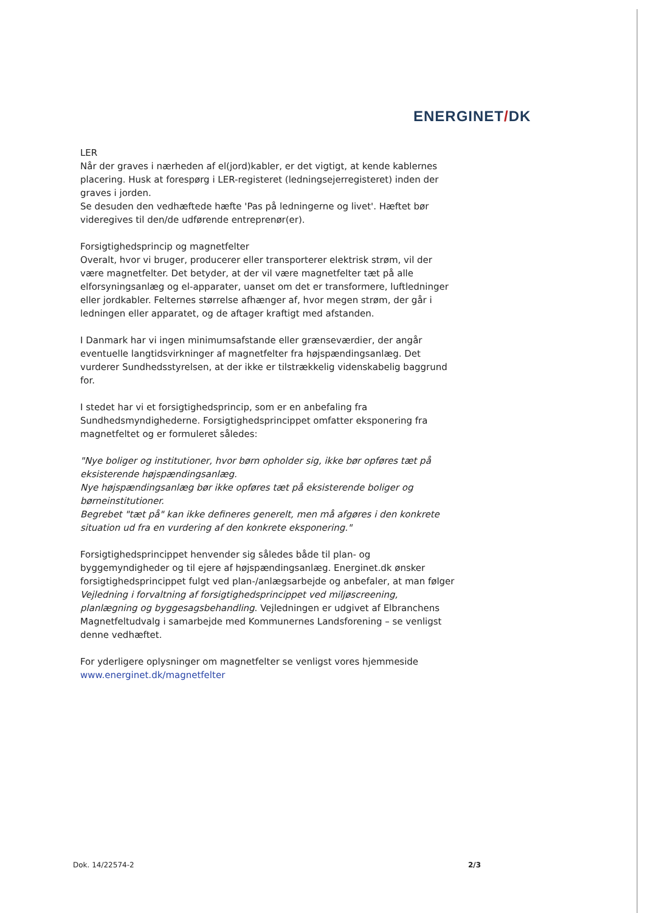ENERGINET/DK
LER
Når der graves i nærheden af el(jord)kabler, er det vigtigt, at kende kablernes placering. Husk at forespørg i LER-registeret (ledningsejerregisteret) inden der graves i jorden.
Se desuden den vedhæftede hæfte 'Pas på ledningerne og livet'. Hæftet bør videregives til den/de udførende entreprenør(er).
Forsigtighedsprincip og magnetfelter
Overalt, hvor vi bruger, producerer eller transporterer elektrisk strøm, vil der være magnetfelter. Det betyder, at der vil være magnetfelter tæt på alle elforsyningsanlæg og el-apparater, uanset om det er transformere, luftledninger eller jordkabler. Felternes størrelse afhænger af, hvor megen strøm, der går i ledningen eller apparatet, og de aftager kraftigt med afstanden.
I Danmark har vi ingen minimumsafstande eller grænseværdier, der angår eventuelle langtidsvirkninger af magnetfelter fra højspændingsanlæg. Det vurderer Sundhedsstyrelsen, at der ikke er tilstrækkelig videnskabelig baggrund for.
I stedet har vi et forsigtighedsprincip, som er en anbefaling fra Sundhedsmyndighederne. Forsigtighedsprincippet omfatter eksponering fra magnetfeltet og er formuleret således:
"Nye boliger og institutioner, hvor børn opholder sig, ikke bør opføres tæt på eksisterende højspændingsanlæg.
Nye højspændingsanlæg bør ikke opføres tæt på eksisterende boliger og børneinstitutioner.
Begrebet "tæt på" kan ikke defineres generelt, men må afgøres i den konkrete situation ud fra en vurdering af den konkrete eksponering."
Forsigtighedsprincippet henvender sig således både til plan- og byggemyndigheder og til ejere af højspændingsanlæg. Energinet.dk ønsker forsigtighedsprincippet fulgt ved plan-/anlægsarbejde og anbefaler, at man følger Vejledning i forvaltning af forsigtighedsprincippet ved miljøscreening, planlægning og byggesagsbehandling. Vejledningen er udgivet af Elbranchens Magnetfeltudvalg i samarbejde med Kommunernes Landsforening – se venligst denne vedhæftet.
For yderligere oplysninger om magnetfelter se venligst vores hjemmeside www.energinet.dk/magnetfelter
Dok. 14/22574-2 2/3